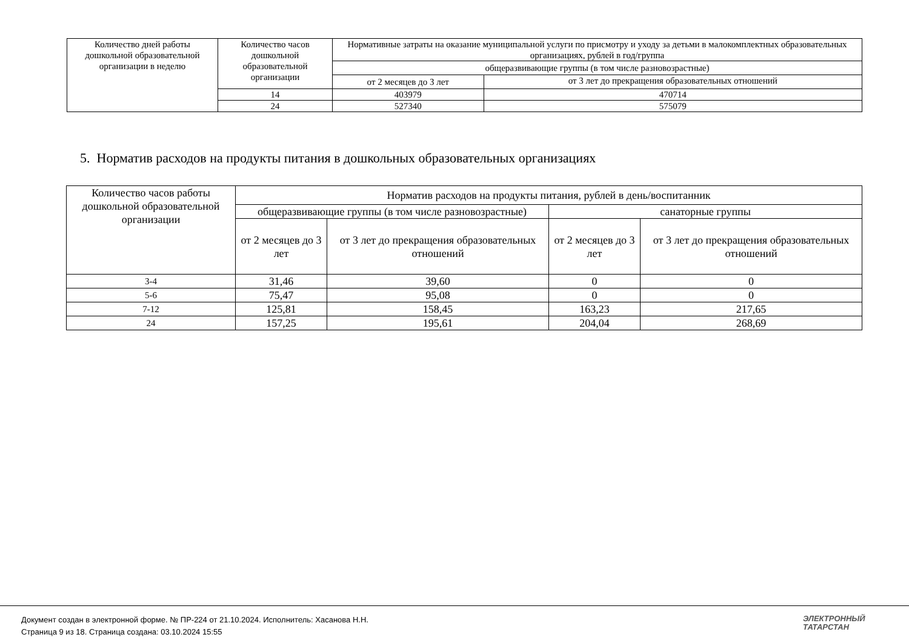| Количество дней работы дошкольной образовательной организации в неделю | Количество часов дошкольной образовательной организации | Нормативные затраты на оказание муниципальной услуги по присмотру и уходу за детьми в малокомплектных образовательных организациях, рублей в год/группа | |
| --- | --- | --- | --- |
| | | общеразвивающие группы (в том числе разновозрастные) | |
| | | от 2 месяцев до 3 лет | от 3 лет до прекращения образовательных отношений |
| | 14 | 403979 | 470714 |
| | 24 | 527340 | 575079 |
5. Норматив расходов на продукты питания в дошкольных образовательных организациях
| Количество часов работы дошкольной образовательной организации | Норматив расходов на продукты питания, рублей в день/воспитанник | | | |
| --- | --- | --- | --- | --- |
| | общеразвивающие группы (в том числе разновозрастные) | | санаторные группы | |
| | от 2 месяцев до 3 лет | от 3 лет до прекращения образовательных отношений | от 2 месяцев до 3 лет | от 3 лет до прекращения образовательных отношений |
| 3-4 | 31,46 | 39,60 | 0 | 0 |
| 5-6 | 75,47 | 95,08 | 0 | 0 |
| 7-12 | 125,81 | 158,45 | 163,23 | 217,65 |
| 24 | 157,25 | 195,61 | 204,04 | 268,69 |
Документ создан в электронной форме. № ПР-224 от 21.10.2024. Исполнитель: Хасанова Н.Н.
Страница 9 из 18. Страница создана: 03.10.2024 15:55
ЭЛЕКТРОННЫЙ
ТАТАРСТАН